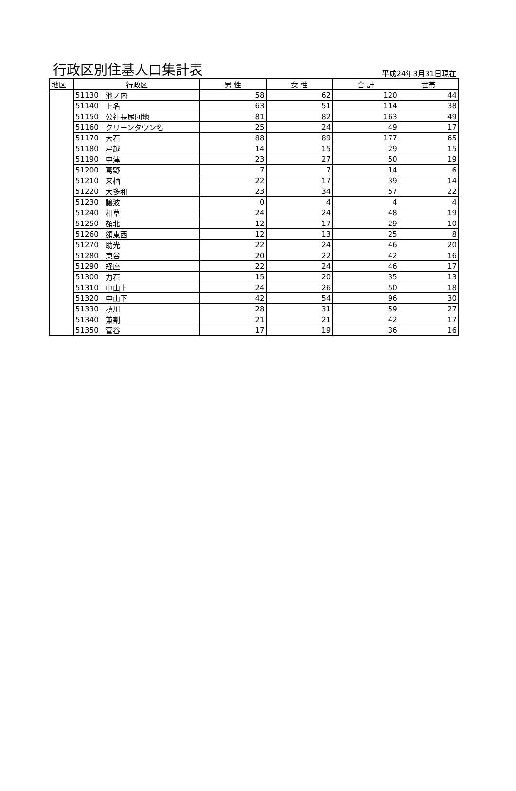行政区別住基人口集計表
平成24年3月31日現在
| 地区 | 行政区 | | 男 性 | 女 性 | 合 計 | 世帯 |
| --- | --- | --- | --- | --- | --- | --- |
| | 51130 | 池ノ内 | 58 | 62 | 120 | 44 |
| | 51140 | 上名 | 63 | 51 | 114 | 38 |
| | 51150 | 公社長尾団地 | 81 | 82 | 163 | 49 |
| | 51160 | クリーンタウン名 | 25 | 24 | 49 | 17 |
| | 51170 | 大石 | 88 | 89 | 177 | 65 |
| | 51180 | 星越 | 14 | 15 | 29 | 15 |
| | 51190 | 中津 | 23 | 27 | 50 | 19 |
| | 51200 | 葛野 | 7 | 7 | 14 | 6 |
| | 51210 | 来栖 | 22 | 17 | 39 | 14 |
| | 51220 | 大多和 | 23 | 34 | 57 | 22 |
| | 51230 | 譲波 | 0 | 4 | 4 | 4 |
| | 51240 | 相草 | 24 | 24 | 48 | 19 |
| | 51250 | 額北 | 12 | 17 | 29 | 10 |
| | 51260 | 額東西 | 12 | 13 | 25 | 8 |
| | 51270 | 助光 | 22 | 24 | 46 | 20 |
| | 51280 | 東谷 | 20 | 22 | 42 | 16 |
| | 51290 | 経座 | 22 | 24 | 46 | 17 |
| | 51300 | 力石 | 15 | 20 | 35 | 13 |
| | 51310 | 中山上 | 24 | 26 | 50 | 18 |
| | 51320 | 中山下 | 42 | 54 | 96 | 30 |
| | 51330 | 槙川 | 28 | 31 | 59 | 27 |
| | 51340 | 兼割 | 21 | 21 | 42 | 17 |
| | 51350 | 菅谷 | 17 | 19 | 36 | 16 |